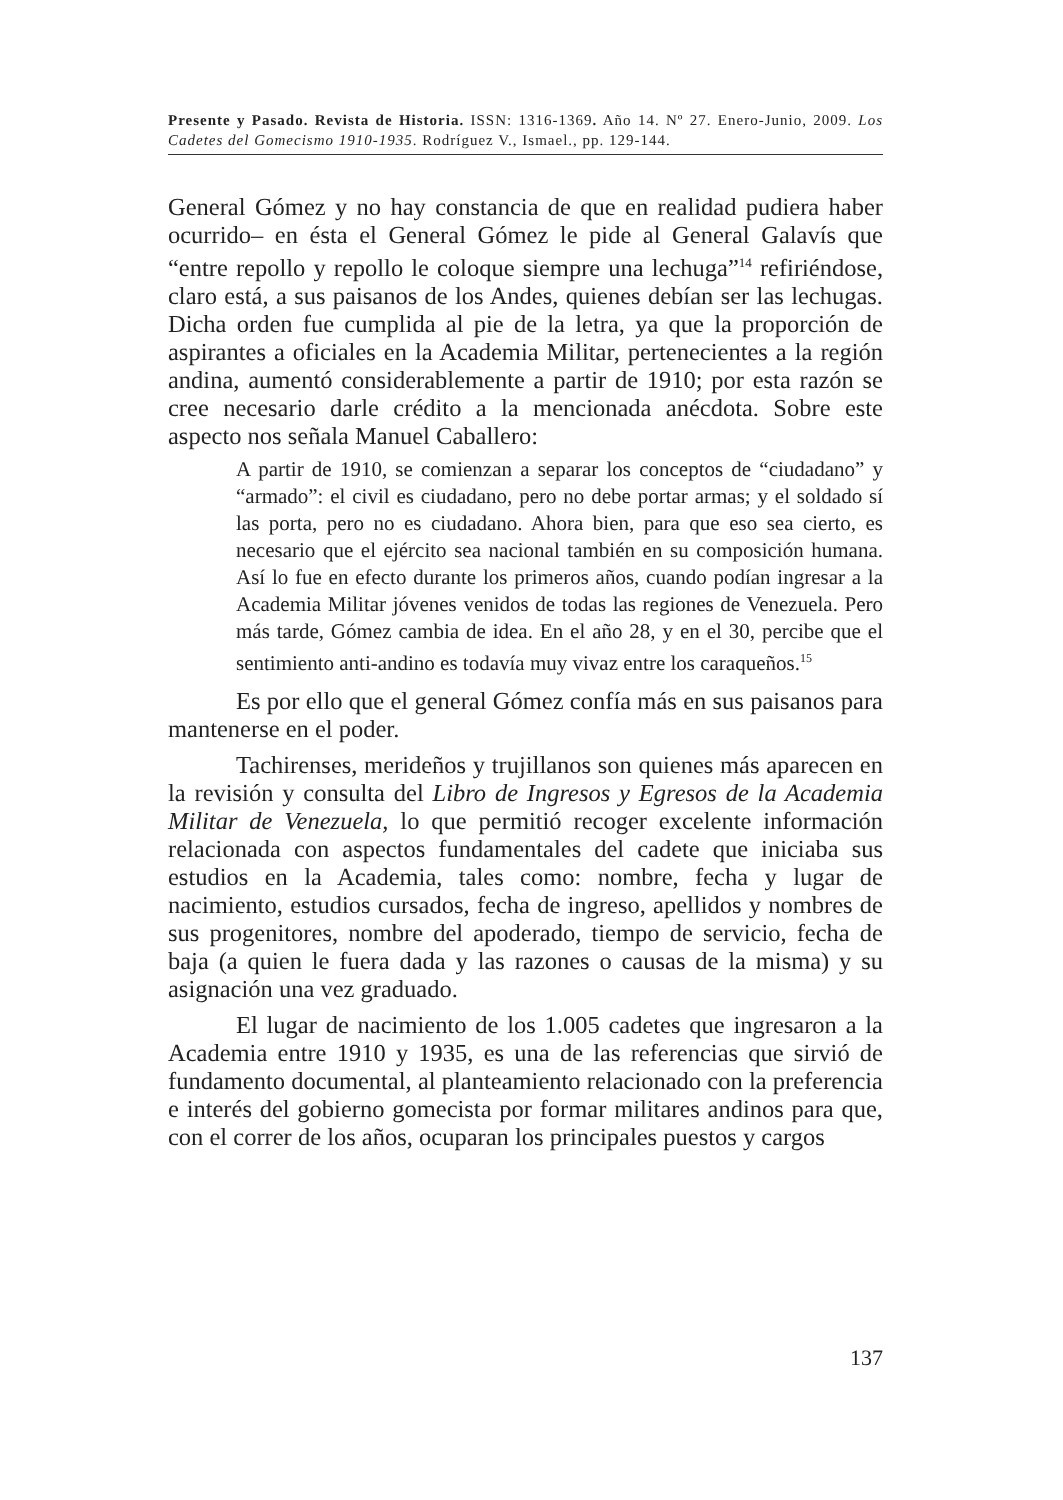Presente y Pasado. Revista de Historia. ISSN: 1316-1369. Año 14. Nº 27. Enero-Junio, 2009. Los Cadetes del Gomecismo 1910-1935. Rodríguez V., Ismael., pp. 129-144.
General Gómez y no hay constancia de que en realidad pudiera haber ocurrido– en ésta el General Gómez le pide al General Galavís que “entre repollo y repollo le coloque siempre una lechuga”<sup>14</sup> refiriéndose, claro está, a sus paisanos de los Andes, quienes debían ser las lechugas. Dicha orden fue cumplida al pie de la letra, ya que la proporción de aspirantes a oficiales en la Academia Militar, pertenecientes a la región andina, aumentó considerablemente a partir de 1910; por esta razón se cree necesario darle crédito a la mencionada anécdota. Sobre este aspecto nos señala Manuel Caballero:
A partir de 1910, se comienzan a separar los conceptos de “ciudadano” y “armado”: el civil es ciudadano, pero no debe portar armas; y el soldado sí las porta, pero no es ciudadano. Ahora bien, para que eso sea cierto, es necesario que el ejército sea nacional también en su composición humana. Así lo fue en efecto durante los primeros años, cuando podían ingresar a la Academia Militar jóvenes venidos de todas las regiones de Venezuela. Pero más tarde, Gómez cambia de idea. En el año 28, y en el 30, percibe que el sentimiento anti-andino es todavía muy vivaz entre los caraqueños.<sup>15</sup>
Es por ello que el general Gómez confía más en sus paisanos para mantenerse en el poder.
Tachirenses, merideños y trujillanos son quienes más aparecen en la revisión y consulta del Libro de Ingresos y Egresos de la Academia Militar de Venezuela, lo que permitió recoger excelente información relacionada con aspectos fundamentales del cadete que iniciaba sus estudios en la Academia, tales como: nombre, fecha y lugar de nacimiento, estudios cursados, fecha de ingreso, apellidos y nombres de sus progenitores, nombre del apoderado, tiempo de servicio, fecha de baja (a quien le fuera dada y las razones o causas de la misma) y su asignación una vez graduado.
El lugar de nacimiento de los 1.005 cadetes que ingresaron a la Academia entre 1910 y 1935, es una de las referencias que sirvió de fundamento documental, al planteamiento relacionado con la preferencia e interés del gobierno gomecista por formar militares andinos para que, con el correr de los años, ocuparan los principales puestos y cargos
137